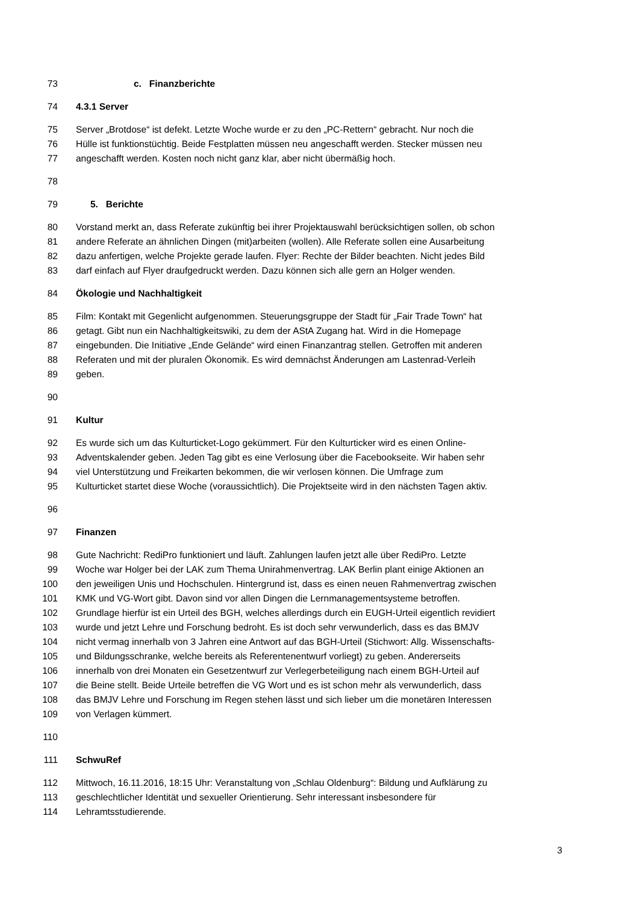73 c. Finanzberichte
74 4.3.1 Server
75 Server „Brotdose“ ist defekt. Letzte Woche wurde er zu den „PC-Rettern“ gebracht. Nur noch die
76 Hülle ist funktionstüchtig. Beide Festplatten müssen neu angeschafft werden. Stecker müssen neu
77 angeschafft werden. Kosten noch nicht ganz klar, aber nicht übermäßig hoch.
78
79 5. Berichte
80 Vorstand merkt an, dass Referate zukünftig bei ihrer Projektauswahl berücksichtigen sollen, ob schon
81 andere Referate an ähnlichen Dingen (mit)arbeiten (wollen). Alle Referate sollen eine Ausarbeitung
82 dazu anfertigen, welche Projekte gerade laufen. Flyer: Rechte der Bilder beachten. Nicht jedes Bild
83 darf einfach auf Flyer draufgedruckt werden. Dazu können sich alle gern an Holger wenden.
84 Ökologie und Nachhaltigkeit
85 Film: Kontakt mit Gegenlicht aufgenommen. Steuerungsgruppe der Stadt für „Fair Trade Town“ hat
86 getagt. Gibt nun ein Nachhaltigkeitswiki, zu dem der AStA Zugang hat. Wird in die Homepage
87 eingebunden. Die Initiative „Ende Gelände“ wird einen Finanzantrag stellen. Getroffen mit anderen
88 Referaten und mit der pluralen Ökonomik. Es wird demnächst Änderungen am Lastenrad-Verleih
89 geben.
90
91 Kultur
92 Es wurde sich um das Kulturticket-Logo gekümmert. Für den Kulturticker wird es einen Online-
93 Adventskalender geben. Jeden Tag gibt es eine Verlosung über die Facebookseite. Wir haben sehr
94 viel Unterstützung und Freikarten bekommen, die wir verlosen können. Die Umfrage zum
95 Kulturticket startet diese Woche (voraussichtlich). Die Projektseite wird in den nächsten Tagen aktiv.
96
97 Finanzen
98 Gute Nachricht: RediPro funktioniert und läuft. Zahlungen laufen jetzt alle über RediPro. Letzte
99 Woche war Holger bei der LAK zum Thema Unirahmenvertrag. LAK Berlin plant einige Aktionen an
100 den jeweiligen Unis und Hochschulen. Hintergrund ist, dass es einen neuen Rahmenvertrag zwischen
101 KMK und VG-Wort gibt. Davon sind vor allen Dingen die Lernmanagementsysteme betroffen.
102 Grundlage hierfür ist ein Urteil des BGH, welches allerdings durch ein EUGH-Urteil eigentlich revidiert
103 wurde und jetzt Lehre und Forschung bedroht. Es ist doch sehr verwunderlich, dass es das BMJV
104 nicht vermag innerhalb von 3 Jahren eine Antwort auf das BGH-Urteil (Stichwort: Allg. Wissenschafts-
105 und Bildungsschranke, welche bereits als Referentenentwurf vorliegt) zu geben. Andererseits
106 innerhalb von drei Monaten ein Gesetzentwurf zur Verlegerbeteiligung nach einem BGH-Urteil auf
107 die Beine stellt. Beide Urteile betreffen die VG Wort und es ist schon mehr als verwunderlich, dass
108 das BMJV Lehre und Forschung im Regen stehen lässt und sich lieber um die monetären Interessen
109 von Verlagen kümmert.
110
111 SchwuRef
112 Mittwoch, 16.11.2016, 18:15 Uhr: Veranstaltung von „Schlau Oldenburg“: Bildung und Aufklärung zu
113 geschlechtlicher Identität und sexueller Orientierung. Sehr interessant insbesondere für
114 Lehramtsstudierende.
3